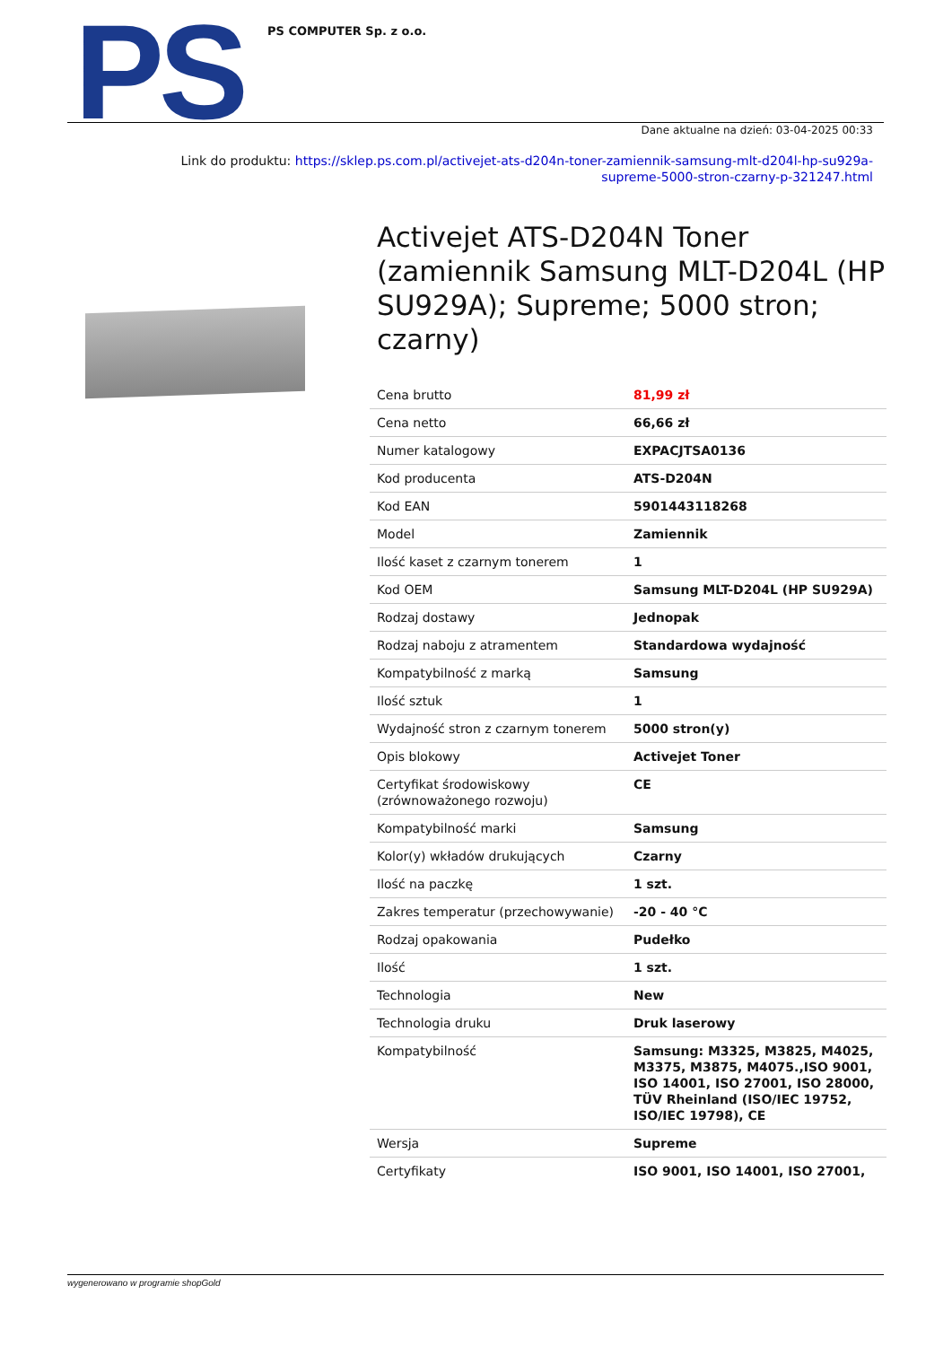PS PS COMPUTER Sp. z o.o.
Dane aktualne na dzień: 03-04-2025 00:33
Link do produktu: https://sklep.ps.com.pl/activejet-ats-d204n-toner-zamiennik-samsung-mlt-d204l-hp-su929a-supreme-5000-stron-czarny-p-321247.html
Activejet ATS-D204N Toner (zamiennik Samsung MLT-D204L (HP SU929A); Supreme; 5000 stron; czarny)
| Cena brutto | 81,99 zł |
| Cena netto | 66,66 zł |
| Numer katalogowy | EXPACJTSA0136 |
| Kod producenta | ATS-D204N |
| Kod EAN | 5901443118268 |
| Model | Zamiennik |
| Ilość kaset z czarnym tonerem | 1 |
| Kod OEM | Samsung MLT-D204L (HP SU929A) |
| Rodzaj dostawy | Jednopak |
| Rodzaj naboju z atramentem | Standardowa wydajność |
| Kompatybilność z marką | Samsung |
| Ilość sztuk | 1 |
| Wydajność stron z czarnym tonerem | 5000 stron(y) |
| Opis blokowy | Activejet Toner |
| Certyfikat środowiskowy (zrównoważonego rozwoju) | CE |
| Kompatybilność marki | Samsung |
| Kolor(y) wkładów drukujących | Czarny |
| Ilość na paczkę | 1 szt. |
| Zakres temperatur (przechowywanie) | -20 - 40 °C |
| Rodzaj opakowania | Pudełko |
| Ilość | 1 szt. |
| Technologia | New |
| Technologia druku | Druk laserowy |
| Kompatybilność | Samsung: M3325, M3825, M4025, M3375, M3875, M4075.,ISO 9001, ISO 14001, ISO 27001, ISO 28000, TÜV Rheinland (ISO/IEC 19752, ISO/IEC 19798), CE |
| Wersja | Supreme |
| Certyfikaty | ISO 9001, ISO 14001, ISO 27001, |
wygenerowano w programie shopGold